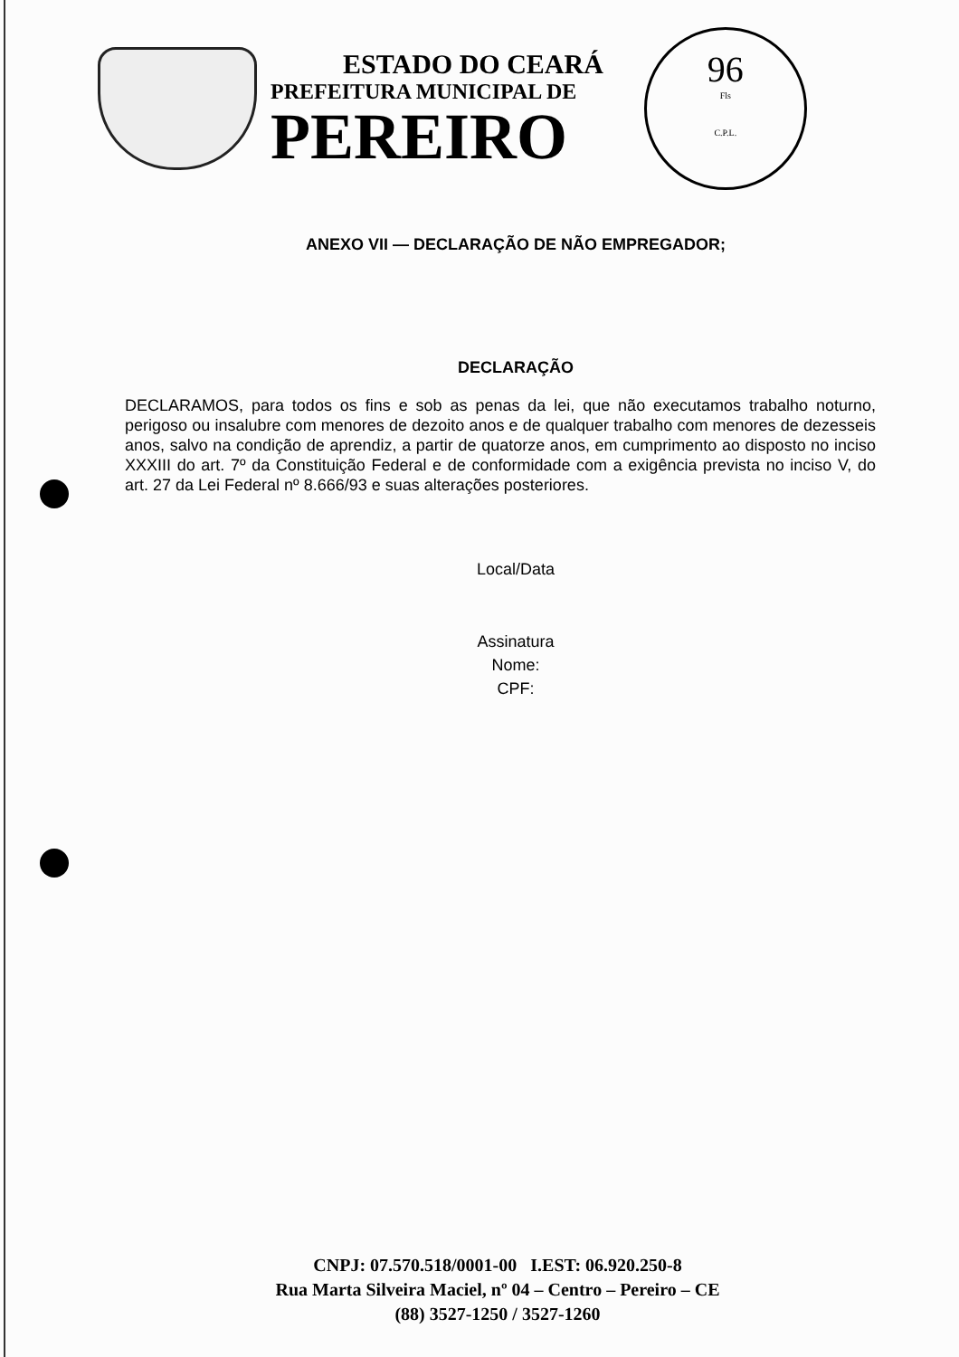ESTADO DO CEARÁ
PREFEITURA MUNICIPAL DE
PEREIRO
96
Fls
C.P.L.
ANEXO VII — DECLARAÇÃO DE NÃO EMPREGADOR;
DECLARAÇÃO
DECLARAMOS, para todos os fins e sob as penas da lei, que não executamos trabalho noturno, perigoso ou insalubre com menores de dezoito anos e de qualquer trabalho com menores de dezesseis anos, salvo na condição de aprendiz, a partir de quatorze anos, em cumprimento ao disposto no inciso XXXIII do art. 7º da Constituição Federal e de conformidade com a exigência prevista no inciso V, do art. 27 da Lei Federal nº 8.666/93 e suas alterações posteriores.
Local/Data
Assinatura
Nome:
CPF:
CNPJ: 07.570.518/0001-00 I.EST: 06.920.250-8
Rua Marta Silveira Maciel, nº 04 – Centro – Pereiro – CE
(88) 3527-1250 / 3527-1260